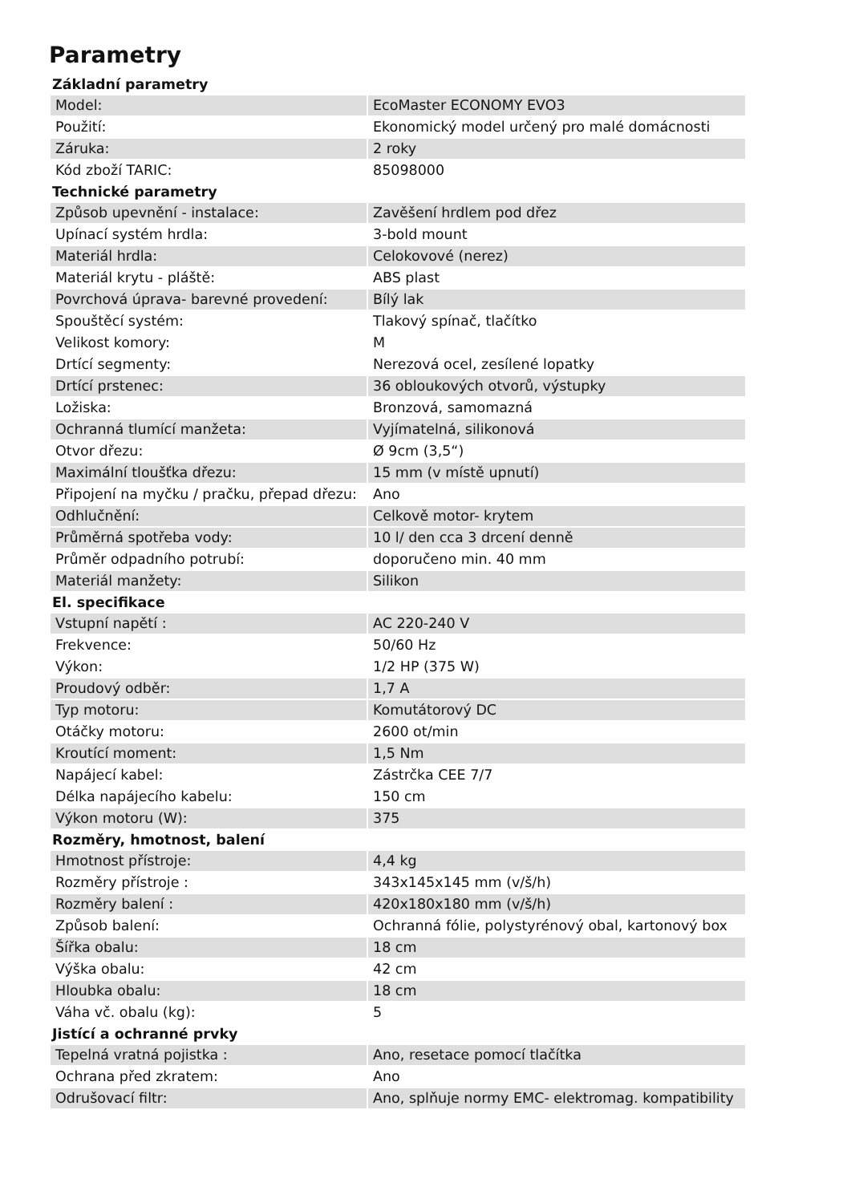Parametry
| Základní parametry | |
| --- | --- |
| Model: | EcoMaster ECONOMY EVO3 |
| Použití: | Ekonomický model určený pro malé domácnosti |
| Záruka: | 2 roky |
| Kód zboží TARIC: | 85098000 |
| Technické parametry | |
| Způsob upevnění - instalace: | Zavěšení hrdlem pod dřez |
| Upínací systém hrdla: | 3-bold mount |
| Materiál hrdla: | Celokovové (nerez) |
| Materiál krytu - pláště: | ABS plast |
| Povrchová úprava- barevné provedení: | Bílý lak |
| Spouštěcí systém: | Tlakový spínač, tlačítko |
| Velikost komory: | M |
| Drtící segmenty: | Nerezová ocel, zesílené lopatky |
| Drtící prstenec: | 36 obloukových otvorů, výstupky |
| Ložiska: | Bronzová, samomazná |
| Ochranná tlumící manžeta: | Vyjímatelná, silikonová |
| Otvor dřezu: | Ø 9cm (3,5“) |
| Maximální tloušťka dřezu: | 15 mm (v místě upnutí) |
| Připojení na myčku / pračku, přepad dřezu: | Ano |
| Odhlučnění: | Celkově motor- krytem |
| Průměrná spotřeba vody: | 10 l/ den cca 3 drcení denně |
| Průměr odpadního potrubí: | doporučeno min. 40 mm |
| Materiál manžety: | Silikon |
| El. specifikace | |
| Vstupní napětí : | AC 220-240 V |
| Frekvence: | 50/60 Hz |
| Výkon: | 1/2 HP (375 W) |
| Proudový odběr: | 1,7 A |
| Typ motoru: | Komutátorový DC |
| Otáčky motoru: | 2600 ot/min |
| Kroutící moment: | 1,5 Nm |
| Napájecí kabel: | Zástrčka CEE 7/7 |
| Délka napájecího kabelu: | 150 cm |
| Výkon motoru (W): | 375 |
| Rozměry, hmotnost, balení | |
| Hmotnost přístroje: | 4,4 kg |
| Rozměry přístroje : | 343x145x145 mm (v/š/h) |
| Rozměry balení : | 420x180x180 mm (v/š/h) |
| Způsob balení: | Ochranná fólie, polystyrénový obal, kartonový box |
| Šířka obalu: | 18 cm |
| Výška obalu: | 42 cm |
| Hloubka obalu: | 18 cm |
| Váha vč. obalu (kg): | 5 |
| Jistící a ochranné prvky | |
| Tepelná vratná pojistka : | Ano, resetace pomocí tlačítka |
| Ochrana před zkratem: | Ano |
| Odrušovací filtr: | Ano, splňuje normy EMC- elektromag. kompatibility |